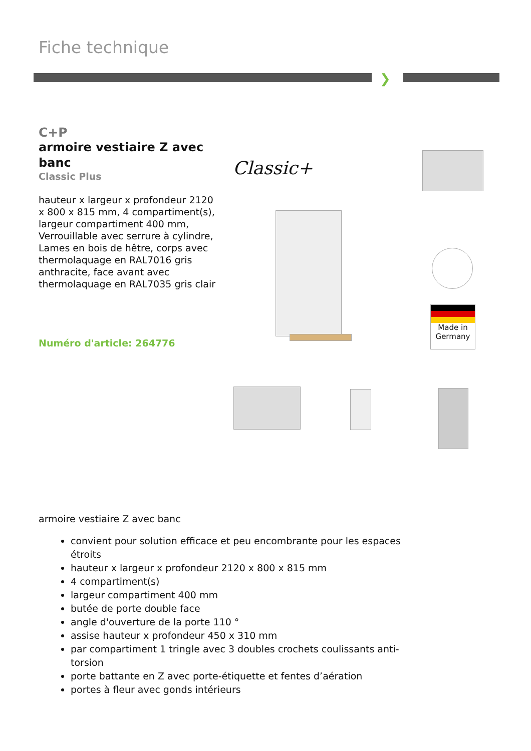Fiche technique
❯
C+P
armoire vestiaire Z avec banc
Classic Plus
hauteur x largeur x profondeur 2120 x 800 x 815 mm, 4 compartiment(s), largeur compartiment 400 mm, Verrouillable avec serrure à cylindre, Lames en bois de hêtre, corps avec thermolaquage en RAL7016 gris anthracite, face avant avec thermolaquage en RAL7035 gris clair
Numéro d'article: 264776
Classic+
Made in Germany
armoire vestiaire Z avec banc
convient pour solution efficace et peu encombrante pour les espaces étroits
hauteur x largeur x profondeur 2120 x 800 x 815 mm
4 compartiment(s)
largeur compartiment 400 mm
butée de porte double face
angle d'ouverture de la porte 110 °
assise hauteur x profondeur 450 x 310 mm
par compartiment 1 tringle avec 3 doubles crochets coulissants anti-torsion
porte battante en Z avec porte-étiquette et fentes d’aération
portes à fleur avec gonds intérieurs